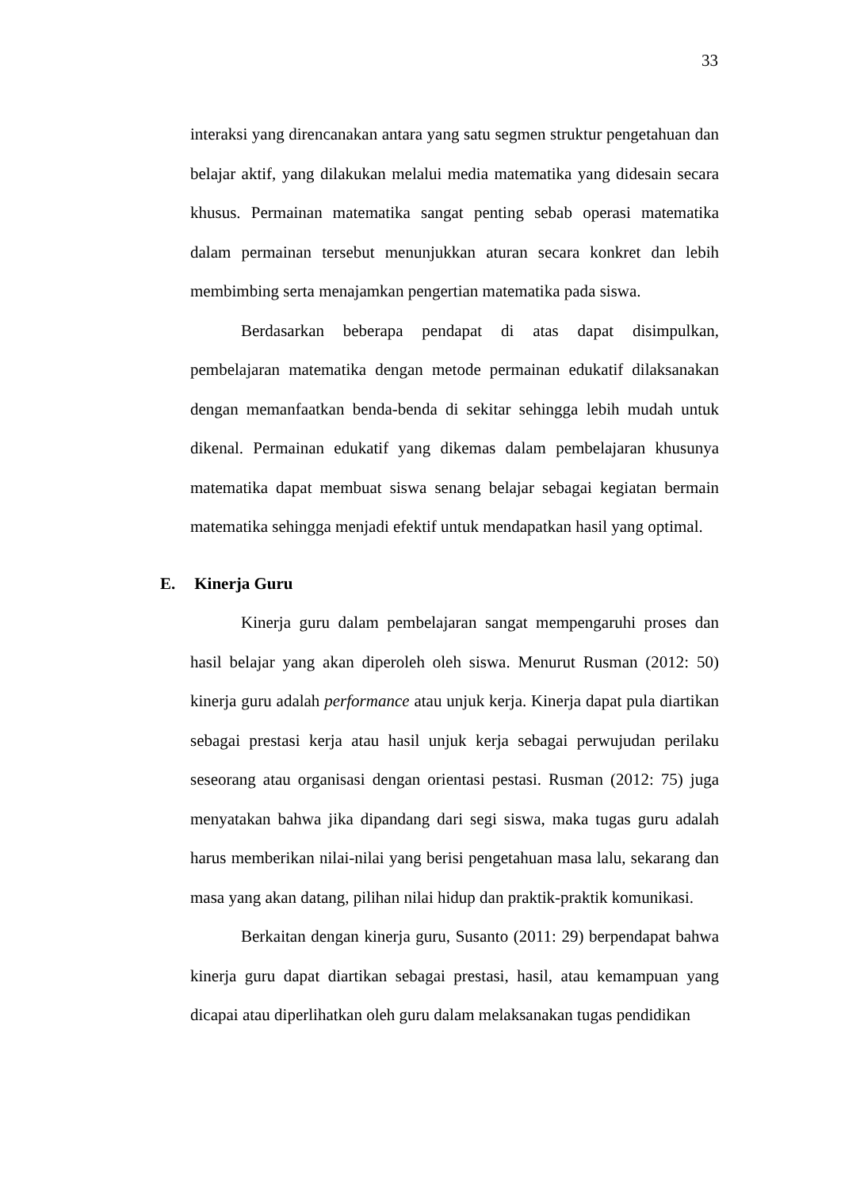33
interaksi yang direncanakan antara yang satu segmen struktur pengetahuan dan belajar aktif, yang dilakukan melalui media matematika yang didesain secara khusus. Permainan matematika sangat penting sebab operasi matematika dalam permainan tersebut menunjukkan aturan secara konkret dan lebih membimbing serta menajamkan pengertian matematika pada siswa.
Berdasarkan beberapa pendapat di atas dapat disimpulkan, pembelajaran matematika dengan metode permainan edukatif dilaksanakan dengan memanfaatkan benda-benda di sekitar sehingga lebih mudah untuk dikenal. Permainan edukatif yang dikemas dalam pembelajaran khusunya matematika dapat membuat siswa senang belajar sebagai kegiatan bermain matematika sehingga menjadi efektif untuk mendapatkan hasil yang optimal.
E. Kinerja Guru
Kinerja guru dalam pembelajaran sangat mempengaruhi proses dan hasil belajar yang akan diperoleh oleh siswa. Menurut Rusman (2012: 50) kinerja guru adalah performance atau unjuk kerja. Kinerja dapat pula diartikan sebagai prestasi kerja atau hasil unjuk kerja sebagai perwujudan perilaku seseorang atau organisasi dengan orientasi pestasi. Rusman (2012: 75) juga menyatakan bahwa jika dipandang dari segi siswa, maka tugas guru adalah harus memberikan nilai-nilai yang berisi pengetahuan masa lalu, sekarang dan masa yang akan datang, pilihan nilai hidup dan praktik-praktik komunikasi.
Berkaitan dengan kinerja guru, Susanto (2011: 29) berpendapat bahwa kinerja guru dapat diartikan sebagai prestasi, hasil, atau kemampuan yang dicapai atau diperlihatkan oleh guru dalam melaksanakan tugas pendidikan